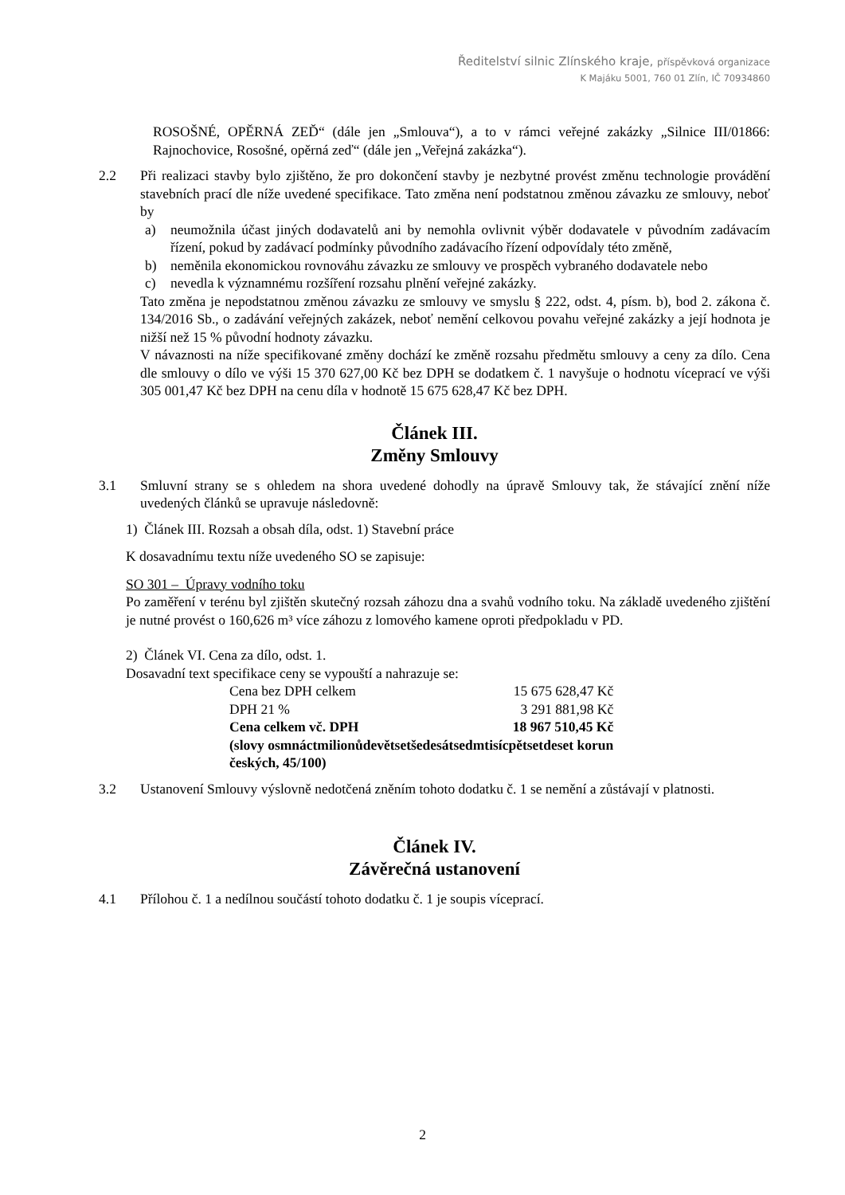Ředitelství silnic Zlínského kraje, příspěvková organizace
K Majáku 5001, 760 01 Zlín, IČ 70934860
ROSOŠNÉ, OPĚRNÁ ZEĎ“ (dále jen „Smlouva“), a to v rámci veřejné zakázky „Silnice III/01866: Rajnochovice, Rosošné, opěrná zeď“ (dále jen „Veřejná zakázka“).
2.2 Při realizaci stavby bylo zjištěno, že pro dokončení stavby je nezbytné provést změnu technologie provádění stavebních prací dle níže uvedené specifikace. Tato změna není podstatnou změnou závazku ze smlouvy, neboť by
a) neumožnila účast jiných dodavatelů ani by nemohla ovlivnit výběr dodavatele v původním zadávacím řízení, pokud by zadávací podmínky původního zadávacího řízení odpovídaly této změně,
b) neměnila ekonomickou rovnováhu závazku ze smlouvy ve prospěch vybraného dodavatele nebo
c) nevedla k významnému rozšíření rozsahu plnění veřejné zakázky.
Tato změna je nepodstatnou změnou závazku ze smlouvy ve smyslu § 222, odst. 4, písm. b), bod 2. zákona č. 134/2016 Sb., o zadávání veřejných zakázek, neboť nemění celkovou povahu veřejné zakázky a její hodnota je nižší než 15 % původní hodnoty závazku.
V návaznosti na níže specifikované změny dochází ke změně rozsahu předmětu smlouvy a ceny za dílo. Cena dle smlouvy o dílo ve výši 15 370 627,00 Kč bez DPH se dodatkem č. 1 navyšuje o hodnotu víceprací ve výši 305 001,47 Kč bez DPH na cenu díla v hodnotě 15 675 628,47 Kč bez DPH.
Článek III.
Změny Smlouvy
3.1 Smluvní strany se s ohledem na shora uvedené dohodly na úpravě Smlouvy tak, že stávající znění níže uvedených článků se upravuje následovně:
1) Článek III. Rozsah a obsah díla, odst. 1) Stavební práce
K dosavadnímu textu níže uvedeného SO se zapisuje:
SO 301 – Úpravy vodního toku
Po zaměření v terénu byl zjištěn skutečný rozsah záhozu dna a svahů vodního toku. Na základě uvedeného zjištění je nutné provést o 160,626 m³ více záhozu z lomového kamene oproti předpokladu v PD.
2) Článek VI. Cena za dílo, odst. 1.
Dosavadní text specifikace ceny se vypouští a nahrazuje se:
| Cena bez DPH celkem | 15 675 628,47 Kč |
| DPH 21 % | 3 291 881,98 Kč |
| Cena celkem vč. DPH | 18 967 510,45 Kč |
| (slovy osmnáctmilionůdevětsetšedesátsedmtisícpětsetdeset korun českých, 45/100) | |
3.2 Ustanovení Smlouvy výslovně nedotčená zněním tohoto dodatku č. 1 se nemění a zůstávají v platnosti.
Článek IV.
Závěrečná ustanovení
4.1 Přílohou č. 1 a nedílnou součástí tohoto dodatku č. 1 je soupis víceprací.
2